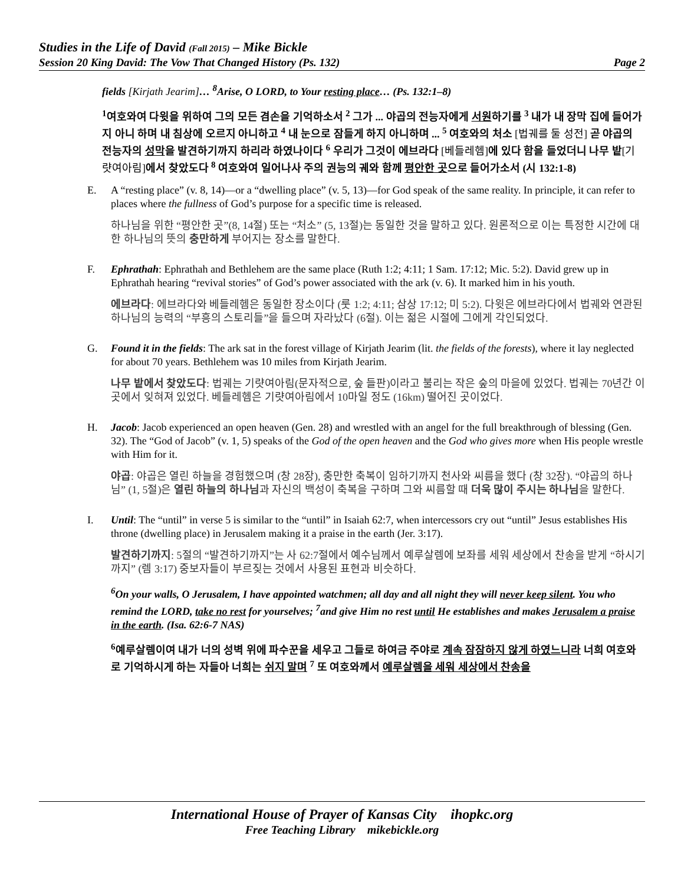Studies in the Life of David (Fall 2015) – Mike Bickle
Session 20 King David: The Vow That Changed History (Ps. 132) Page 2
fields [Kirjath Jearim]… <sup>8</sup>Arise, O LORD, to Your resting place… (Ps. 132:1–8)
<sup>1</sup> 여호와여 다윗을 위하여 그의 모든 겸손을 기억하소서 <sup>2</sup> 그가 ... 야곱의 전능자에게 서원하기를 <sup>3</sup> 내가 내 장막 집에 들어가지 아니 하며 내 침상에 오르지 아니하고 <sup>4</sup> 내 눈으로 잠들게 하지 아니하며 ... <sup>5</sup> 여호와의 처소 [법궤를 둘 성전] 곧 야곱의 전능자의 성막을 발견하기까지 하리라 하였나이다 <sup>6</sup> 우리가 그것이 에브라다 [베들레헴] 에 있다 함을 들었더니 나무 밭[기럇여아림] 에서 찾았도다 <sup>8</sup> 여호와여 일어나사 주의 권능의 궤와 함께 평안한 곳으로 들어가소서 (시 132:1-8)
E. A “resting place” (v. 8, 14)—or a “dwelling place” (v. 5, 13)—for God speak of the same reality. In principle, it can refer to places where the fullness of God’s purpose for a specific time is released.
하나님을 위한 “평안한 곳”(8, 14절) 또는 “처소” (5, 13절)는 동일한 것을 말하고 있다. 원론적으로 이는 특정한 시간에 대한 하나님의 뜻의 충만하게 부어지는 장소를 말한다.
F. Ephrathah: Ephrathah and Bethlehem are the same place (Ruth 1:2; 4:11; 1 Sam. 17:12; Mic. 5:2). David grew up in Ephrathah hearing “revival stories” of God’s power associated with the ark (v. 6). It marked him in his youth.
에브라다: 에브라다와 베들레헴은 동일한 장소이다 (룻 1:2; 4:11; 삼상 17:12; 미 5:2). 다윗은 에브라다에서 법궤와 연관된 하나님의 능력의 “부흥의 스토리들”을 들으며 자라났다 (6절). 이는 젊은 시절에 그에게 각인되었다.
G. Found it in the fields: The ark sat in the forest village of Kirjath Jearim (lit. the fields of the forests), where it lay neglected for about 70 years. Bethlehem was 10 miles from Kirjath Jearim.
나무 밭에서 찾았도다: 법궤는 기럇여아림(문자적으로, 숲 들판)이라고 불리는 작은 숲의 마을에 있었다. 법궤는 70년간 이곳에서 잊혀져 있었다. 베들레헴은 기럇여아림에서 10마일 정도 (16km) 떨어진 곳이었다.
H. Jacob: Jacob experienced an open heaven (Gen. 28) and wrestled with an angel for the full breakthrough of blessing (Gen. 32). The “God of Jacob” (v. 1, 5) speaks of the God of the open heaven and the God who gives more when His people wrestle with Him for it.
야곱: 야곱은 열린 하늘을 경험했으며 (창 28장), 충만한 축복이 임하기까지 천사와 씨름을 했다 (창 32장). “야곱의 하나님” (1, 5절)은 열린 하늘의 하나님과 자신의 백성이 축복을 구하며 그와 씨름할 때 더욱 많이 주시는 하나님을 말한다.
I. Until: The “until” in verse 5 is similar to the “until” in Isaiah 62:7, when intercessors cry out “until” Jesus establishes His throne (dwelling place) in Jerusalem making it a praise in the earth (Jer. 3:17).
발견하기까지: 5절의 “발견하기까지”는 사 62:7절에서 예수님께서 예루살렘에 보좌를 세워 세상에서 찬송을 받게 “하시기까지” (렘 3:17) 중보자들이 부르짖는 것에서 사용된 표현과 비슷하다.
<sup>6</sup> On your walls, O Jerusalem, I have appointed watchmen; all day and all night they will never keep silent. You who remind the LORD, take no rest for yourselves; <sup>7</sup>and give Him no rest until He establishes and makes Jerusalem a praise in the earth. (Isa. 62:6-7 NAS)
<sup>6</sup> 예루살렘이여 내가 너의 성벽 위에 파수꾼을 세우고 그들로 하여금 주야로 계속 잠잠하지 않게 하였느니라 너희 여호와로 기억하시게 하는 자들아 너희는 쉬지 말며 <sup>7</sup> 또 여호와께서 예루살렘을 세워 세상에서 찬송을
International House of Prayer of Kansas City ihopkc.org
Free Teaching Library mikebickle.org